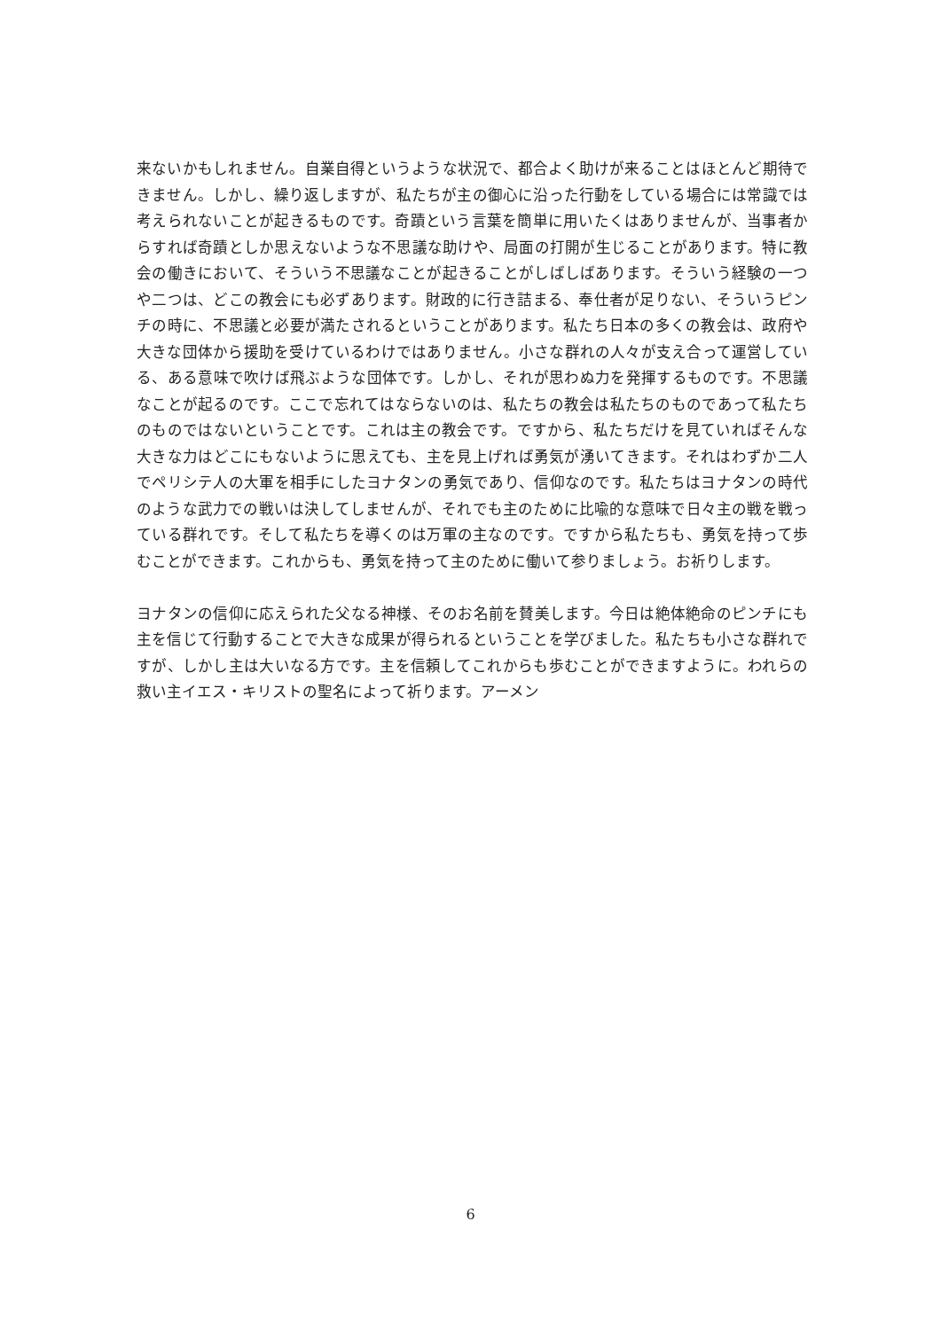来ないかもしれません。自業自得というような状況で、都合よく助けが来ることはほとんど期待できません。しかし、繰り返しますが、私たちが主の御心に沿った行動をしている場合には常識では考えられないことが起きるものです。奇蹟という言葉を簡単に用いたくはありませんが、当事者からすれば奇蹟としか思えないような不思議な助けや、局面の打開が生じることがあります。特に教会の働きにおいて、そういう不思議なことが起きることがしばしばあります。そういう経験の一つや二つは、どこの教会にも必ずあります。財政的に行き詰まる、奉仕者が足りない、そういうピンチの時に、不思議と必要が満たされるということがあります。私たち日本の多くの教会は、政府や大きな団体から援助を受けているわけではありません。小さな群れの人々が支え合って運営している、ある意味で吹けば飛ぶような団体です。しかし、それが思わぬ力を発揮するものです。不思議なことが起るのです。ここで忘れてはならないのは、私たちの教会は私たちのものであって私たちのものではないということです。これは主の教会です。ですから、私たちだけを見ていればそんな大きな力はどこにもないように思えても、主を見上げれば勇気が湧いてきます。それはわずか二人でペリシテ人の大軍を相手にしたヨナタンの勇気であり、信仰なのです。私たちはヨナタンの時代のような武力での戦いは決してしませんが、それでも主のために比喩的な意味で日々主の戦を戦っている群れです。そして私たちを導くのは万軍の主なのです。ですから私たちも、勇気を持って歩むことができます。これからも、勇気を持って主のために働いて参りましょう。お祈りします。
ヨナタンの信仰に応えられた父なる神様、そのお名前を賛美します。今日は絶体絶命のピンチにも主を信じて行動することで大きな成果が得られるということを学びました。私たちも小さな群れですが、しかし主は大いなる方です。主を信頼してこれからも歩むことができますように。われらの救い主イエス・キリストの聖名によって祈ります。アーメン
6